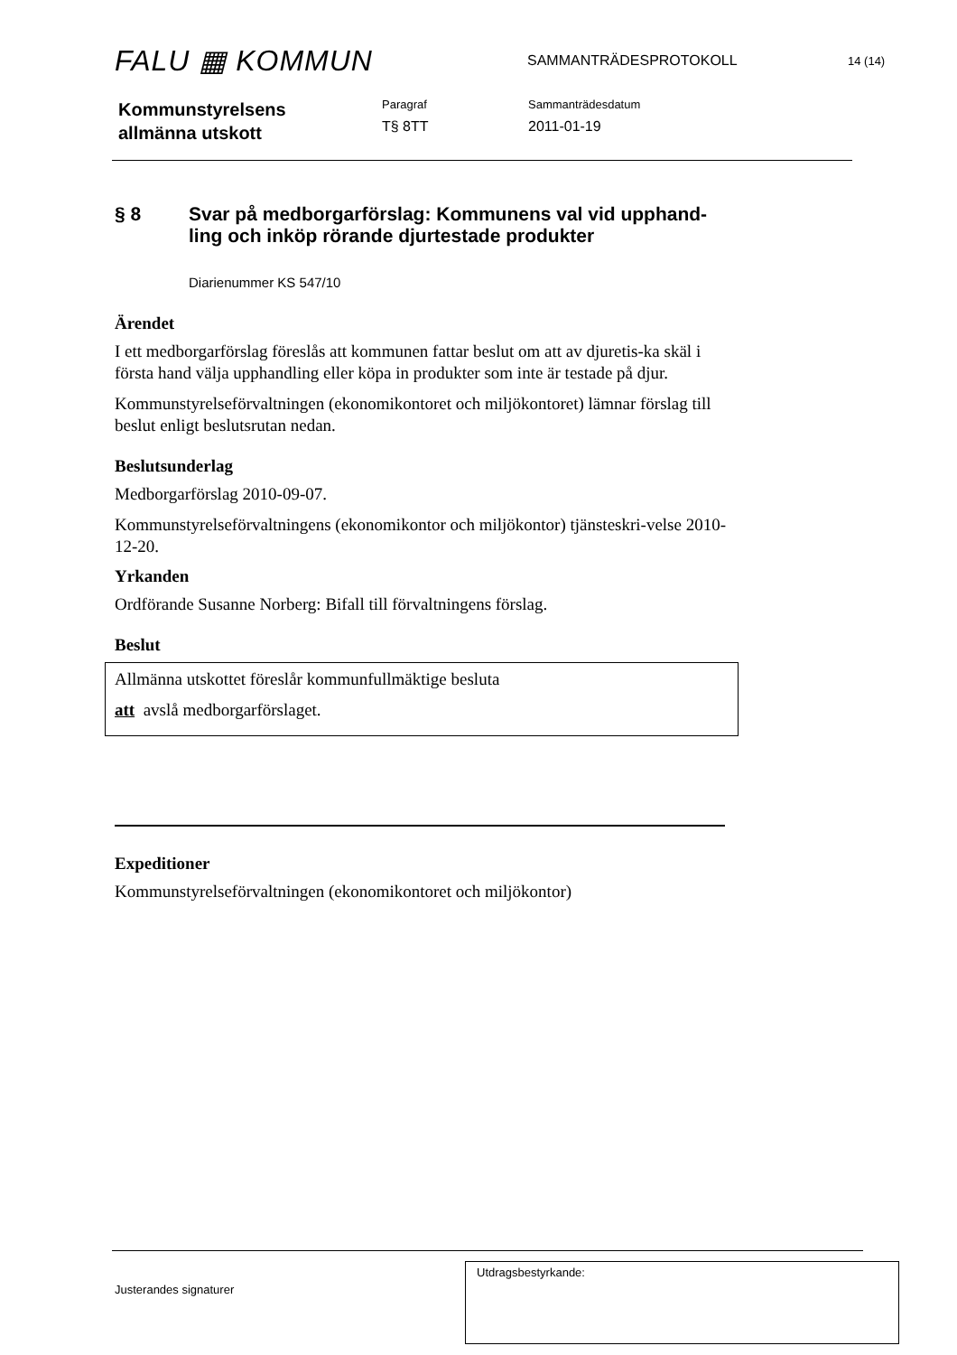FALU ▦ KOMMUN
SAMMANTRÄDESPROTOKOLL
14 (14)
Kommunstyrelsens
allmänna utskott
Paragraf
T§ 8TT
Sammanträdesdatum
2011-01-19
§ 8 Svar på medborgarförslag: Kommunens val vid upphand-
ling och inköp rörande djurtestade produkter
Diarienummer KS 547/10
Ärendet
I ett medborgarförslag föreslås att kommunen fattar beslut om att av djuretis-ka skäl i första hand välja upphandling eller köpa in produkter som inte är testade på djur.
Kommunstyrelseförvaltningen (ekonomikontoret och miljökontoret) lämnar förslag till beslut enligt beslutsrutan nedan.
Beslutsunderlag
Medborgarförslag 2010-09-07.
Kommunstyrelseförvaltningens (ekonomikontor och miljökontor) tjänsteskri-velse 2010-12-20.
Yrkanden
Ordförande Susanne Norberg: Bifall till förvaltningens förslag.
Beslut
Allmänna utskottet föreslår kommunfullmäktige besluta
att avslå medborgarförslaget.
Expeditioner
Kommunstyrelseförvaltningen (ekonomikontoret och miljökontor)
Justerandes signaturer
Utdragsbestyrkande: